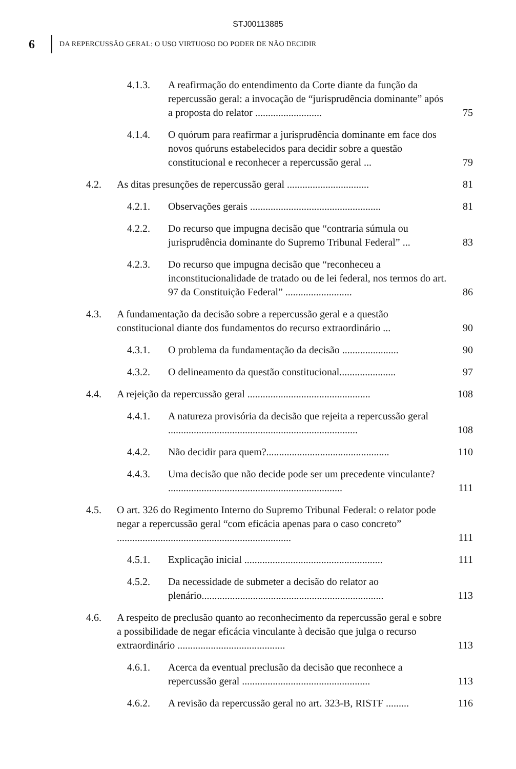STJ00113885
6 DA REPERCUSSÃO GERAL: O USO VIRTUOSO DO PODER DE NÃO DECIDIR
4.1.3. A reafirmação do entendimento da Corte diante da função da repercussão geral: a invocação de “jurisprudência dominante” após a proposta do relator .......................... 75
4.1.4. O quórum para reafirmar a jurisprudência dominante em face dos novos quóruns estabelecidos para decidir sobre a questão constitucional e reconhecer a repercussão geral ... 79
4.2. As ditas presunções de repercussão geral ................................ 81
4.2.1. Observações gerais ................................................... 81
4.2.2. Do recurso que impugna decisão que “contraria súmula ou jurisprudência dominante do Supremo Tribunal Federal” ... 83
4.2.3. Do recurso que impugna decisão que “reconheceu a inconstitucionalidade de tratado ou de lei federal, nos termos do art. 97 da Constituição Federal” .......................... 86
4.3. A fundamentação da decisão sobre a repercussão geral e a questão constitucional diante dos fundamentos do recurso extraordinário ... 90
4.3.1. O problema da fundamentação da decisão ...................... 90
4.3.2. O delineamento da questão constitucional...................... 97
4.4. A rejeição da repercussão geral ................................................ 108
4.4.1. A natureza provisória da decisão que rejeita a repercussão geral .......................................................................... 108
4.4.2. Não decidir para quem?................................................ 110
4.4.3. Uma decisão que não decide pode ser um precedente vinculante? .................................................................... 111
4.5. O art. 326 do Regimento Interno do Supremo Tribunal Federal: o relator pode negar a repercussão geral “com eficácia apenas para o caso concreto” .................................................................... 111
4.5.1. Explicação inicial ...................................................... 111
4.5.2. Da necessidade de submeter a decisão do relator ao plenário....................................................................... 113
4.6. A respeito de preclusão quanto ao reconhecimento da repercussão geral e sobre a possibilidade de negar eficácia vinculante à decisão que julga o recurso extraordinário .......................................... 113
4.6.1. Acerca da eventual preclusão da decisão que reconhece a repercussão geral .................................................. 113
4.6.2. A revisão da repercussão geral no art. 323-B, RISTF ......... 116